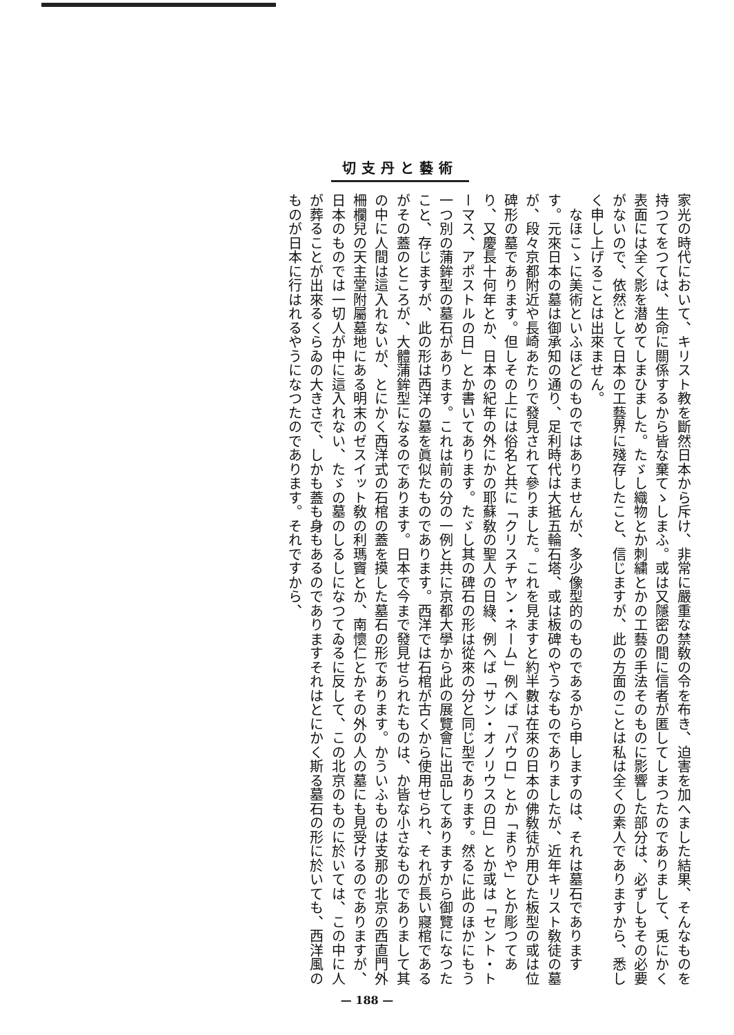切支丹と藝術
家光の時代において、キリスト教を斷然日本から斥け、非常に嚴重な禁敎の令を布き、迫害を加へました結果、そんなものを持つてをつては、生命に關係するから皆な棄てゝしまふ。或は又隱密の間に信者が匿してしまつたのでありまして、兎にかく表面には全く影を潜めてしまひました。たゞし織物とか刺繍とかの工藝の手法そのものに影響した部分は、必ずしもその必要がないので、依然として日本の工藝界に殘存したこと、信じますが、此の方面のことは私は全くの素人でありますから、悉しく申し上げることは出來ません。
　なほこゝに美術といふほどのものではありませんが、多少像型的のものであるから申しますのは、それは墓石でありますす。元來日本の墓は御承知の通り、足利時代は大抵五輪石塔、或は板碑のやうなものでありましたが、近年キリスト敎徒の墓が、段々京都附近や長崎あたりで發見されて參りました。これを見ますと約半數は在來の日本の佛敎徒が用ひた板型の或は位碑形の墓であります。但しその上には俗名と共に「クリスチヤン・ネーム」例へば「パウロ」とか「まりや」とか彫つてあり、又慶長十何年とか、日本の紀年の外にかの耶蘇敎の聖人の日綠、例へば「サン・オノリウスの日」とか或は「セント・トーマス、アポストルの日」とか書いてあります。たゞし其の碑石の形は從來の分と同じ型であります。然るに此のほかにもう一つ別の蒲鉾型の墓石があります。これは前の分の一例と共に京都大學から此の展覽會に出品してありますから御覽になつたこと、存じますが、此の形は西洋の墓を眞似たものであります。西洋では石棺が古くから使用せられ、それが長い寢棺であるがその蓋のところが、大體蒲鉾型になるのであります。日本で今まで發見せられたものは、か皆な小さなものでありまして其の中に人間は這入れないが、とにかく西洋式の石棺の蓋を摸した墓石の形であります。かういふものは支那の北京の西直門外柵欄兒の天主堂附屬墓地にある明末のゼスイット敎の利瑪竇とか、南懷仁とかその外の人の墓にも見受けるのでありますが、日本のものでは一切人が中に這入れない、たゞの墓のしるしになつてゐるに反して、この北京のものに於いては、この中に人が葬ることが出來るくらゐの大きさで、しかも蓋も身もあるのでありますそれはとにかく斯る墓石の形に於いても、西洋風のものが日本に行はれるやうになつたのであります。それですから、
— 188 —